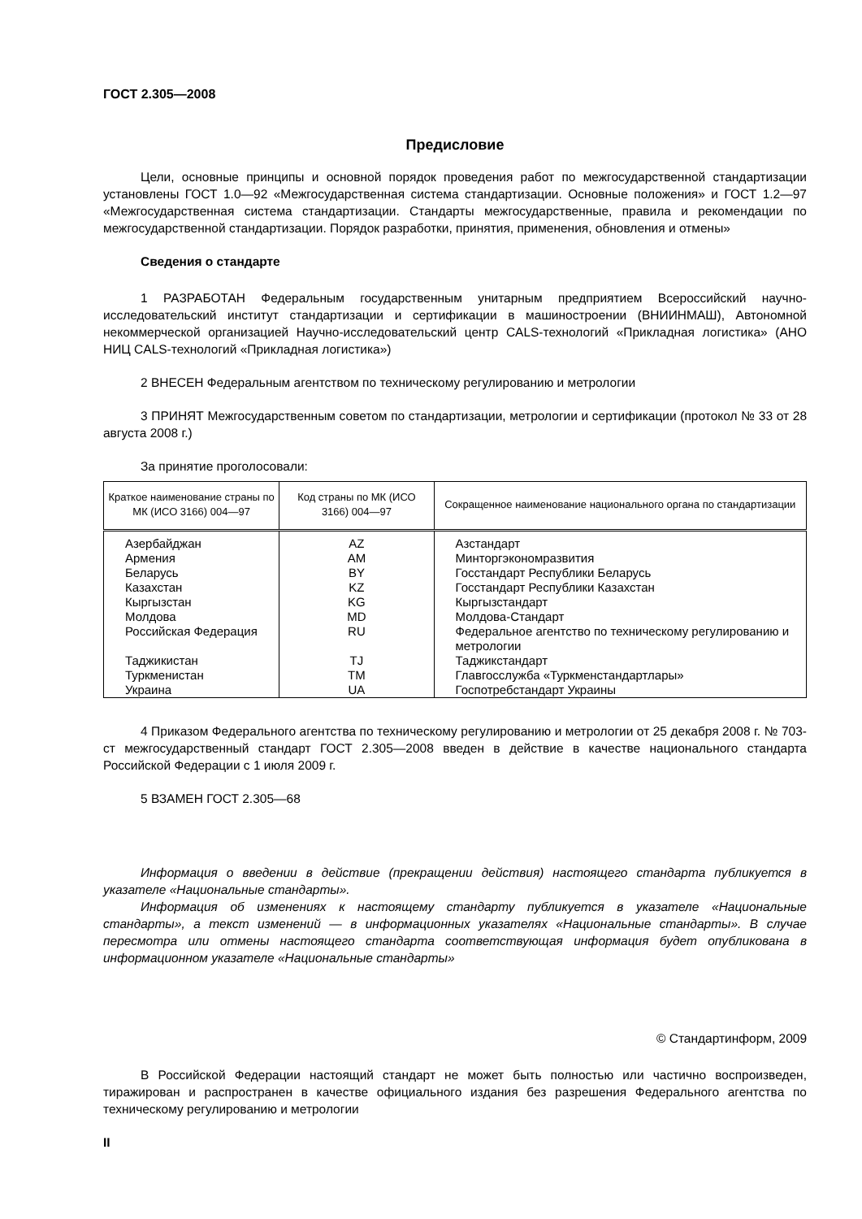ГОСТ 2.305—2008
Предисловие
Цели, основные принципы и основной порядок проведения работ по межгосударственной стандартизации установлены ГОСТ 1.0—92 «Межгосударственная система стандартизации. Основные положения» и ГОСТ 1.2—97 «Межгосударственная система стандартизации. Стандарты межгосударственные, правила и рекомендации по межгосударственной стандартизации. Порядок разработки, принятия, применения, обновления и отмены»
Сведения о стандарте
1 РАЗРАБОТАН Федеральным государственным унитарным предприятием Всероссийский научно-исследовательский институт стандартизации и сертификации в машиностроении (ВНИИНМАШ), Автономной некоммерческой организацией Научно-исследовательский центр CALS-технологий «Прикладная логистика» (АНО НИЦ CALS-технологий «Прикладная логистика»)
2 ВНЕСЕН Федеральным агентством по техническому регулированию и метрологии
3 ПРИНЯТ Межгосударственным советом по стандартизации, метрологии и сертификации (протокол № 33 от 28 августа 2008 г.)
За принятие проголосовали:
| Краткое наименование страны по МК (ИСО 3166) 004—97 | Код страны по МК (ИСО 3166) 004—97 | Сокращенное наименование национального органа по стандартизации |
| --- | --- | --- |
| Азербайджан | AZ | Азстандарт |
| Армения | AM | Минторгэкономразвития |
| Беларусь | BY | Госстандарт Республики Беларусь |
| Казахстан | KZ | Госстандарт Республики Казахстан |
| Кыргызстан | KG | Кыргызстандарт |
| Молдова | MD | Молдова-Стандарт |
| Российская Федерация | RU | Федеральное агентство по техническому регулированию и метрологии |
| Таджикистан | TJ | Таджикстандарт |
| Туркменистан | TM | Главгосслужба «Туркменстандартлары» |
| Украина | UA | Госпотребстандарт Украины |
4 Приказом Федерального агентства по техническому регулированию и метрологии от 25 декабря 2008 г. № 703-ст межгосударственный стандарт ГОСТ 2.305—2008 введен в действие в качестве национального стандарта Российской Федерации с 1 июля 2009 г.
5 ВЗАМЕН ГОСТ 2.305—68
Информация о введении в действие (прекращении действия) настоящего стандарта публикуется в указателе «Национальные стандарты».
Информация об изменениях к настоящему стандарту публикуется в указателе «Национальные стандарты», а текст изменений — в информационных указателях «Национальные стандарты». В случае пересмотра или отмены настоящего стандарта соответствующая информация будет опубликована в информационном указателе «Национальные стандарты»
© Стандартинформ, 2009
В Российской Федерации настоящий стандарт не может быть полностью или частично воспроизведен, тиражирован и распространен в качестве официального издания без разрешения Федерального агентства по техническому регулированию и метрологии
II